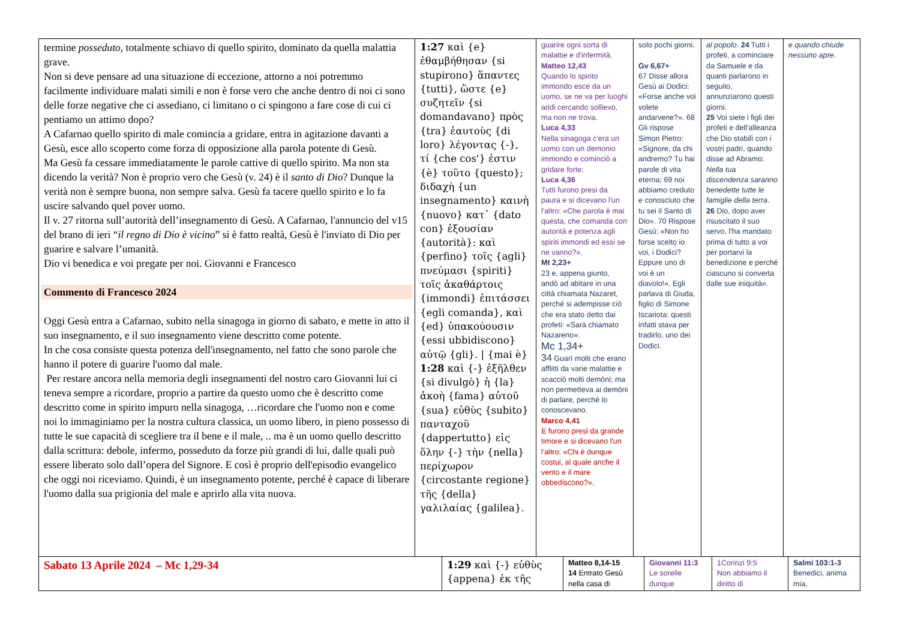| termine posseduto , totalmente schiavo di quello spirito, dominato da quella malattia grave. Non si deve pensare ad una situazione di eccezione, attorno a noi potremmo facilmente individuare malati simili e non è forse vero che anche dentro di noi ci sono delle forze negative che ci assediano, ci limitano o ci spingono a fare cose di cui ci pentiamo un attimo dopo? A Cafarnao quello spirito di male comincia a gridare, entra in agitazione davanti a Gesù, esce allo scoperto come forza di opposizione alla parola potente di Gesù. Ma Gesù fa cessare immediatamente le parole cattive di quello spirito. Ma non sta dicendo la verità? Non è proprio vero che Gesù (v. 24) è il santo di Dio ? Dunque la verità non è sempre buona, non sempre salva. Gesù fa tacere quello spirito e lo fa uscire salvando quel pover uomo. Il v. 27 ritorna sull’autorità dell’insegnamento di Gesù. A Cafarnao, l'annuncio del v15 del brano di ieri “ il regno di Dio è vicino ” si è fatto realtà, Gesù è l'inviato di Dio per guarire e salvare l’umanità. Dio vi benedica e voi pregate per noi. Giovanni e Francesco Commento di Francesco 2024 Oggi Gesù entra a Cafarnao, subito nella sinagoga in giorno di sabato, e mette in atto il suo insegnamento, e il suo insegnamento viene descritto come potente. In che cosa consiste questa potenza dell'insegnamento, nel fatto che sono parole che hanno il potere di guarire l'uomo dal male. Per restare ancora nella memoria degli insegnamenti del nostro caro Giovanni lui ci teneva sempre a ricordare, proprio a partire da questo uomo che è descritto come descritto come in spirito impuro nella sinagoga, …ricordare che l'uomo non e come noi lo immaginiamo per la nostra cultura classica, un uomo libero, in pieno possesso di tutte le sue capacità di scegliere tra il bene e il male, .. ma è un uomo quello descritto dalla scrittura: debole, infermo, posseduto da forze più grandi di lui, dalle quali può essere liberato solo dall’opera del Signore. E così è proprio dell'episodio evangelico che oggi noi riceviamo. Quindi, è un insegnamento potente, perché è capace di liberare l'uomo dalla sua prigionia del male e aprirlo alla vita nuova. | 1:27 καὶ {e} ἐθαμβήθησαν {si stupirono} ἅπαντες {tutti}, ὥστε {e} συζητεῖν {si domandavano} πρὸς {tra} ἑαυτοὺς {di loro} λέγοντας {-}, τί {che cos'} ἐστιν {è} τοῦτο {questo}; διδαχὴ {un insegnamento} καινὴ {nuovo} κατ᾽ {dato con} ἐξουσίαν {autorità}: καὶ {perfino} τοῖς {agli} πνεύμασι {spiriti} τοῖς ἀκαθάρτοις {immondi} ἐπιτάσσει {egli comanda}, καὶ {ed} ὑπακούουσιν {essi ubbidiscono} αὐτῷ {gli}. / {mai è} 1:28 καὶ {-} ἐξῆλθεν {si divulgò} ἡ {la} ἀκοὴ {fama} αὐτοῦ {sua} εὐθὺς {subito} πανταχοῦ {dappertutto} εἰς ὅλην {-} τὴν {nella} περίχωρον {circostante regione} τῆς {della} γαλιλαίας {galilea}. | guarire ogni sorta di malattie e d'infermità. Matteo 12,43 Quando lo spirito immondo esce da un uomo, se ne va per luoghi aridi cercando sollievo, ma non ne trova. Luca 4,33 Nella sinagoga c'era un uomo con un demonio immondo e cominciò a gridare forte: Luca 4,36 Tutti furono presi da paura e si dicevano l'un l'altro: «Che parola è mai questa, che comanda con autorità e potenza agli spiriti immondi ed essi se ne vanno?». Mt 2,23+ 23 e, appena giunto, andò ad abitare in una città chiamata Nazaret, perché si adempisse ciò che era stato detto dai profeti: «Sarà chiamato Nazareno». Mc 1,34+ 34 Guarì molti che erano afflitti da varie malattie e scacciò molti demòni; ma non permetteva ai demòni di parlare, perché lo conoscevano. Marco 4,41 E furono presi da grande timore e si dicevano l'un l'altro: «Chi è dunque costui, al quale anche il vento e il mare obbediscono?». | solo pochi giorni. Gv 6,67+ 67 Disse allora Gesù ai Dodici: «Forse anche voi volete andarvene?». 68 Gli rispose Simon Pietro: «Signore, da chi andremo? Tu hai parole di vita eterna; 69 noi abbiamo creduto e conosciuto che tu sei il Santo di Dio». 70 Rispose Gesù: «Non ho forse scelto io voi, i Dodici? Eppure uno di voi è un diavolo!». Egli parlava di Giuda, figlio di Simone Iscariota: questi infatti stava per tradirlo, uno dei Dodici. | al popolo . 24 Tutti i profeti, a cominciare da Samuele e da quanti parlarono in seguito, annunziarono questi giorni. 25 Voi siete i figli dei profeti e dell'alleanza che Dio stabilì con i vostri padri, quando disse ad Abramo: Nella tua discendenza saranno benedette tutte le famiglie della terra . 26 Dio, dopo aver risuscitato il suo servo, l'ha mandato prima di tutto a voi per portarvi la benedizione e perché ciascuno si converta dalle sue iniquità». | e quando chiude nessuno apre . |
| Sabato 13 Aprile 2024 – Mc 1,29-34 | 1:29 καὶ {-} εὐθὺς {appena} ἐκ τῆς | Matteo 8,14-15 14 Entrato Gesù nella casa di | Giovanni 11:3 Le sorelle dunque | 1Corinzi 9:5 Non abbiamo il diritto di | Salmi 103:1-3 Benedici, anima mia, |